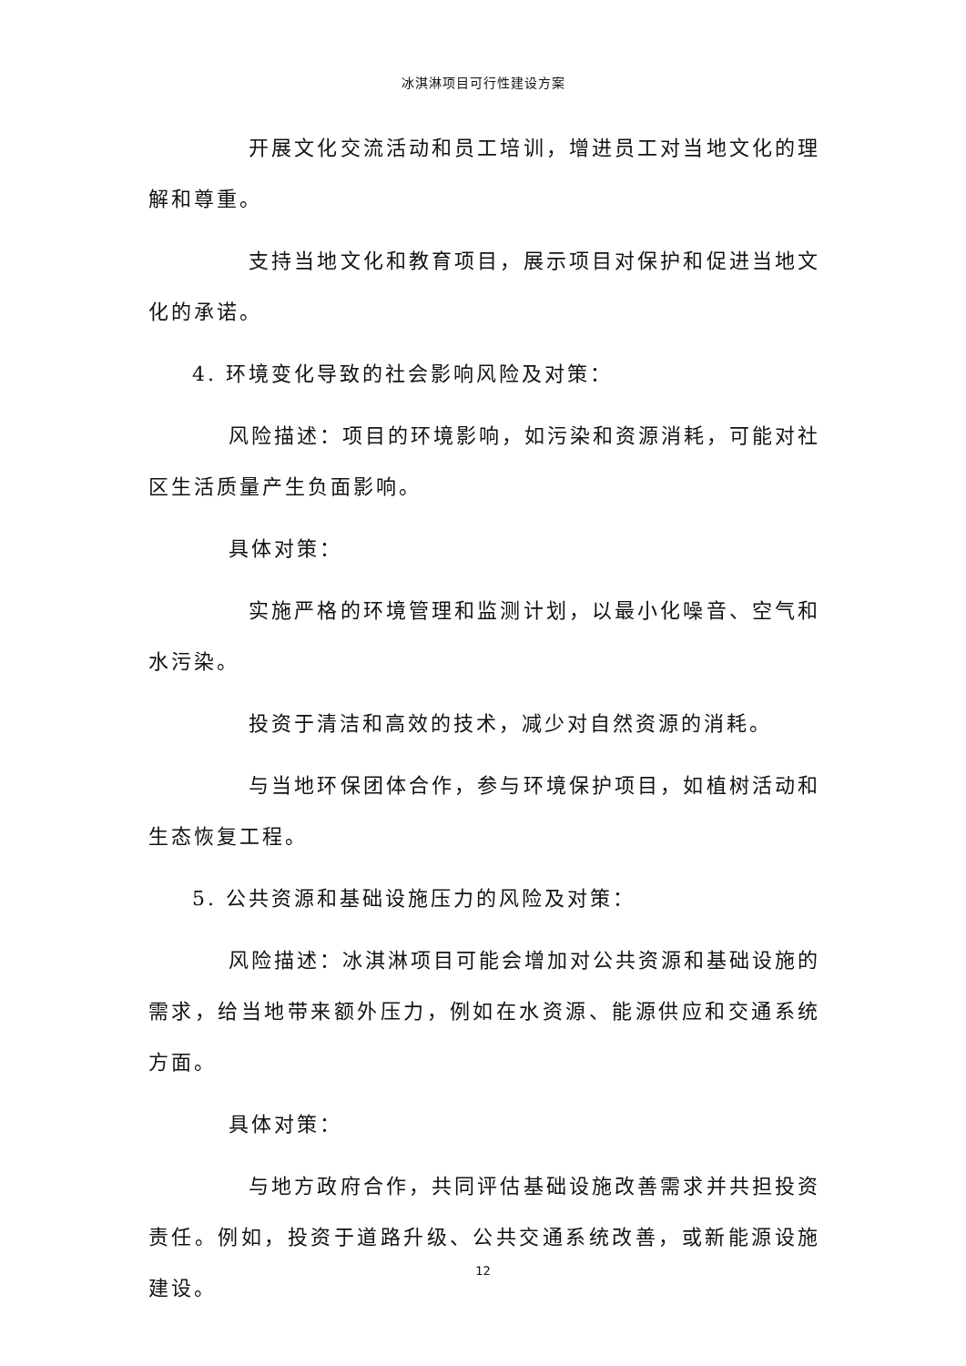冰淇淋项目可行性建设方案
开展文化交流活动和员工培训，增进员工对当地文化的理解和尊重。
支持当地文化和教育项目，展示项目对保护和促进当地文化的承诺。
4. 环境变化导致的社会影响风险及对策：
风险描述：项目的环境影响，如污染和资源消耗，可能对社区生活质量产生负面影响。
具体对策：
实施严格的环境管理和监测计划，以最小化噪音、空气和水污染。
投资于清洁和高效的技术，减少对自然资源的消耗。
与当地环保团体合作，参与环境保护项目，如植树活动和生态恢复工程。
5. 公共资源和基础设施压力的风险及对策：
风险描述：冰淇淋项目可能会增加对公共资源和基础设施的需求，给当地带来额外压力，例如在水资源、能源供应和交通系统方面。
具体对策：
与地方政府合作，共同评估基础设施改善需求并共担投资责任。例如，投资于道路升级、公共交通系统改善，或新能源设施建设。
12